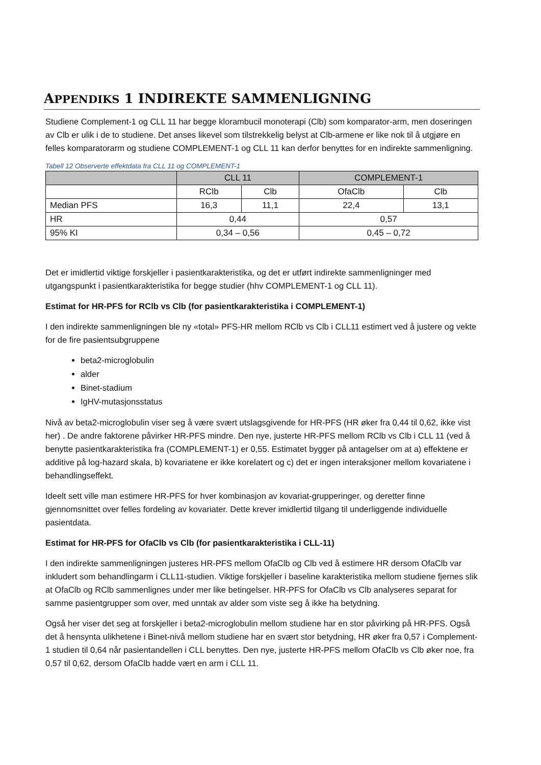APPENDIKS 1 INDIREKTE SAMMENLIGNING
Studiene Complement-1 og CLL 11 har begge klorambucil monoterapi (Clb) som komparator-arm, men doseringen av Clb er ulik i de to studiene. Det anses likevel som tilstrekkelig belyst at Clb-armene er like nok til å utgjøre en felles komparatorarm og studiene COMPLEMENT-1 og CLL 11 kan derfor benyttes for en indirekte sammenligning.
Tabell 12 Observerte effektdata fra CLL 11 og COMPLEMENT-1
| | CLL 11 | | COMPLEMENT-1 | |
| --- | --- | --- | --- | --- |
| | RClb | Clb | OfaClb | Clb |
| Median PFS | 16,3 | 11,1 | 22,4 | 13,1 |
| HR | 0,44 | | 0,57 | |
| 95% KI | 0,34 – 0,56 | | 0,45 – 0,72 | |
Det er imidlertid viktige forskjeller i pasientkarakteristika, og det er utført indirekte sammenligninger med utgangspunkt i pasientkarakteristika for begge studier (hhv COMPLEMENT-1 og CLL 11).
Estimat for HR-PFS for RClb vs Clb (for pasientkarakteristika i COMPLEMENT-1)
I den indirekte sammenligningen ble ny «total» PFS-HR mellom RClb vs Clb i CLL11 estimert ved å justere og vekte for de fire pasientsubgruppene
beta2-microglobulin
alder
Binet-stadium
IgHV-mutasjonsstatus
Nivå av beta2-microglobulin viser seg å være svært utslagsgivende for HR-PFS (HR øker fra 0,44 til 0,62, ikke vist her) . De andre faktorene påvirker HR-PFS mindre. Den nye, justerte HR-PFS mellom RClb vs Clb i CLL 11 (ved å benytte pasientkarakteristika fra (COMPLEMENT-1) er 0,55. Estimatet bygger på antagelser om at a) effektene er additive på log-hazard skala, b) kovariatene er ikke korelatert og c) det er ingen interaksjoner mellom kovariatene i behandlingseffekt.
Ideelt sett ville man estimere HR-PFS for hver kombinasjon av kovariat-grupperinger, og deretter finne gjennomsnittet over felles fordeling av kovariater. Dette krever imidlertid tilgang til underliggende individuelle pasientdata.
Estimat for HR-PFS for OfaClb vs Clb (for pasientkarakteristika i CLL-11)
I den indirekte sammenligningen justeres HR-PFS mellom OfaClb og Clb ved å estimere HR dersom OfaClb var inkludert som behandlingarm i CLL11-studien. Viktige forskjeller i baseline karakteristika mellom studiene fjernes slik at OfaClb og RClb sammenlignes under mer like betingelser. HR-PFS for OfaClb vs Clb analyseres separat for samme pasientgrupper som over, med unntak av alder som viste seg å ikke ha betydning.
Også her viser det seg at forskjeller i beta2-microglobulin mellom studiene har en stor påvirking på HR-PFS. Også det å hensynta ulikhetene i Binet-nivå mellom studiene har en svært stor betydning, HR øker fra 0,57 i Complement-1 studien til 0,64 når pasientandellen i CLL benyttes. Den nye, justerte HR-PFS mellom OfaClb vs Clb øker noe, fra 0,57 til 0,62, dersom OfaClb hadde vært en arm i CLL 11.